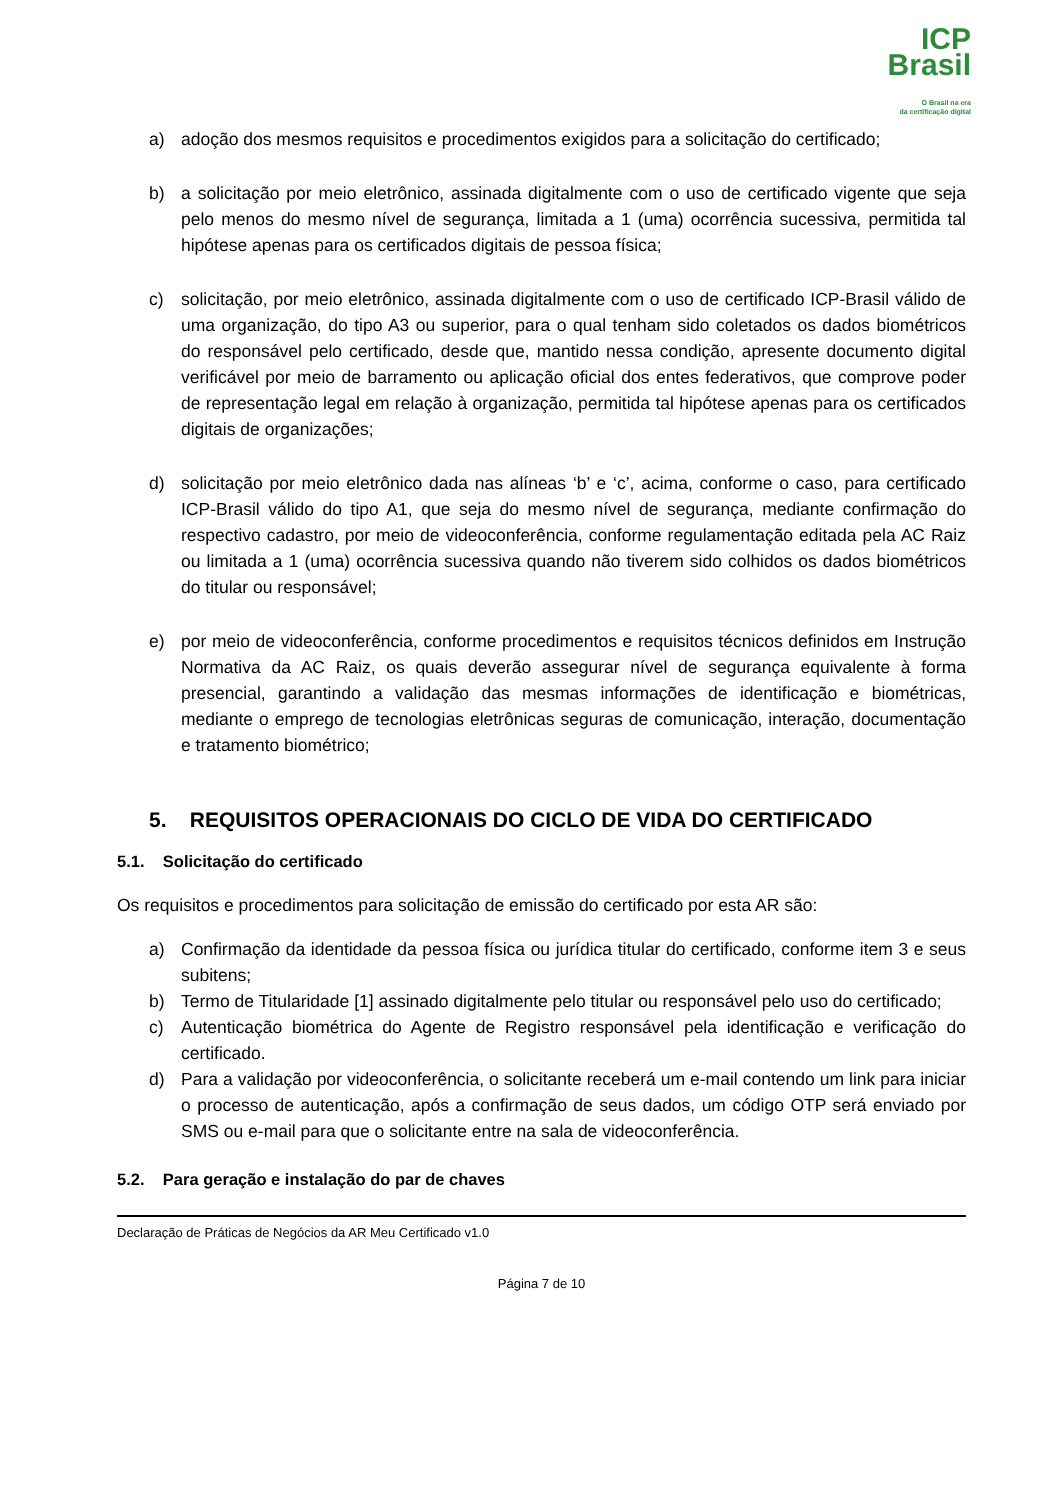ICP
Brasil
O Brasil na era
da certificação digital
a) adoção dos mesmos requisitos e procedimentos exigidos para a solicitação do certificado;
b) a solicitação por meio eletrônico, assinada digitalmente com o uso de certificado vigente que seja pelo menos do mesmo nível de segurança, limitada a 1 (uma) ocorrência sucessiva, permitida tal hipótese apenas para os certificados digitais de pessoa física;
c) solicitação, por meio eletrônico, assinada digitalmente com o uso de certificado ICP-Brasil válido de uma organização, do tipo A3 ou superior, para o qual tenham sido coletados os dados biométricos do responsável pelo certificado, desde que, mantido nessa condição, apresente documento digital verificável por meio de barramento ou aplicação oficial dos entes federativos, que comprove poder de representação legal em relação à organização, permitida tal hipótese apenas para os certificados digitais de organizações;
d) solicitação por meio eletrônico dada nas alíneas ‘b’ e ‘c’, acima, conforme o caso, para certificado ICP-Brasil válido do tipo A1, que seja do mesmo nível de segurança, mediante confirmação do respectivo cadastro, por meio de videoconferência, conforme regulamentação editada pela AC Raiz ou limitada a 1 (uma) ocorrência sucessiva quando não tiverem sido colhidos os dados biométricos do titular ou responsável;
e) por meio de videoconferência, conforme procedimentos e requisitos técnicos definidos em Instrução Normativa da AC Raiz, os quais deverão assegurar nível de segurança equivalente à forma presencial, garantindo a validação das mesmas informações de identificação e biométricas, mediante o emprego de tecnologias eletrônicas seguras de comunicação, interação, documentação e tratamento biométrico;
5. REQUISITOS OPERACIONAIS DO CICLO DE VIDA DO CERTIFICADO
5.1. Solicitação do certificado
Os requisitos e procedimentos para solicitação de emissão do certificado por esta AR são:
a) Confirmação da identidade da pessoa física ou jurídica titular do certificado, conforme item 3 e seus subitens;
b) Termo de Titularidade [1] assinado digitalmente pelo titular ou responsável pelo uso do certificado;
c) Autenticação biométrica do Agente de Registro responsável pela identificação e verificação do certificado.
d) Para a validação por videoconferência, o solicitante receberá um e-mail contendo um link para iniciar o processo de autenticação, após a confirmação de seus dados, um código OTP será enviado por SMS ou e-mail para que o solicitante entre na sala de videoconferência.
5.2. Para geração e instalação do par de chaves
Declaração de Práticas de Negócios da AR Meu Certificado v1.0
Página 7 de 10